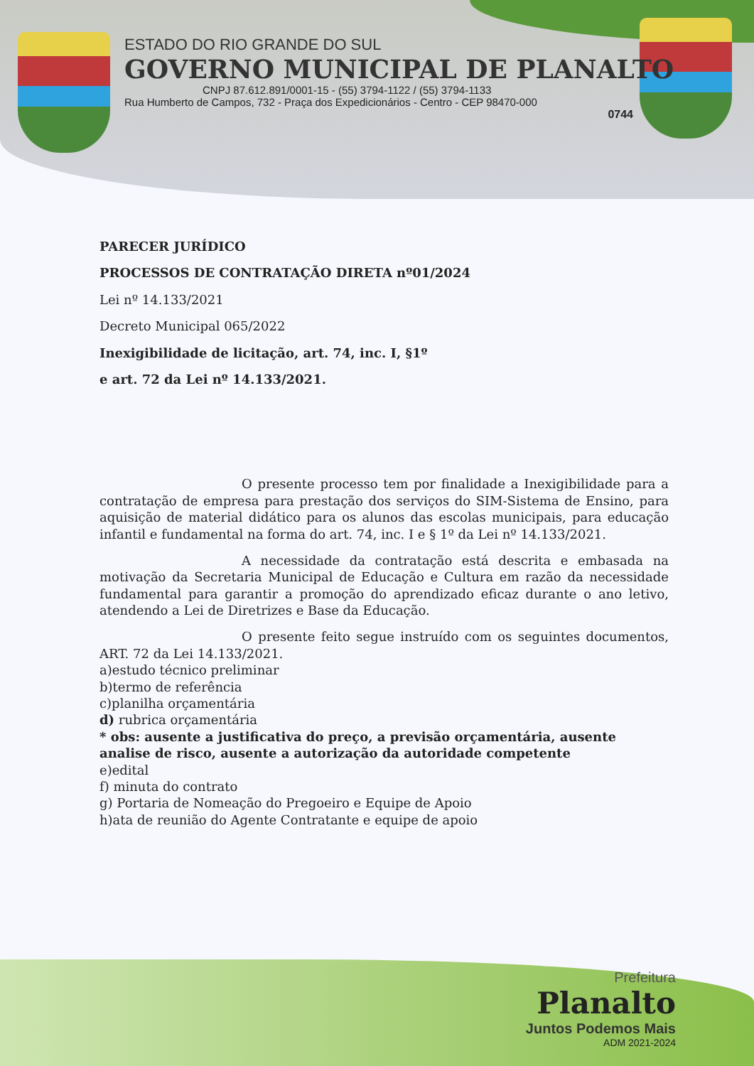ESTADO DO RIO GRANDE DO SUL
GOVERNO MUNICIPAL DE PLANALTO
CNPJ 87.612.891/0001-15 - (55) 3794-1122 / (55) 3794-1133
Rua Humberto de Campos, 732 - Praça dos Expedicionários - Centro - CEP 98470-000
0744
PARECER JURÍDICO
PROCESSOS DE CONTRATAÇÃO DIRETA nº01/2024
Lei nº 14.133/2021
Decreto Municipal 065/2022
Inexigibilidade de licitação, art. 74, inc. I, §1º
e art. 72 da Lei nº 14.133/2021.
O presente processo tem por finalidade a Inexigibilidade para a contratação de empresa para prestação dos serviços do SIM-Sistema de Ensino, para aquisição de material didático para os alunos das escolas municipais, para educação infantil e fundamental na forma do art. 74, inc. I e § 1º da Lei nº 14.133/2021.
A necessidade da contratação está descrita e embasada na motivação da Secretaria Municipal de Educação e Cultura em razão da necessidade fundamental para garantir a promoção do aprendizado eficaz durante o ano letivo, atendendo a Lei de Diretrizes e Base da Educação.
O presente feito segue instruído com os seguintes documentos, ART. 72 da Lei 14.133/2021.
a)estudo técnico preliminar
b)termo de referência
c)planilha orçamentária
d) rubrica orçamentária
* obs: ausente a justificativa do preço, a previsão orçamentária, ausente analise de risco, ausente a autorização da autoridade competente
e)edital
f) minuta do contrato
g) Portaria de Nomeação do Pregoeiro e Equipe de Apoio
h)ata de reunião do Agente Contratante e equipe de apoio
Prefeitura
Planalto
Juntos Podemos Mais
ADM 2021-2024